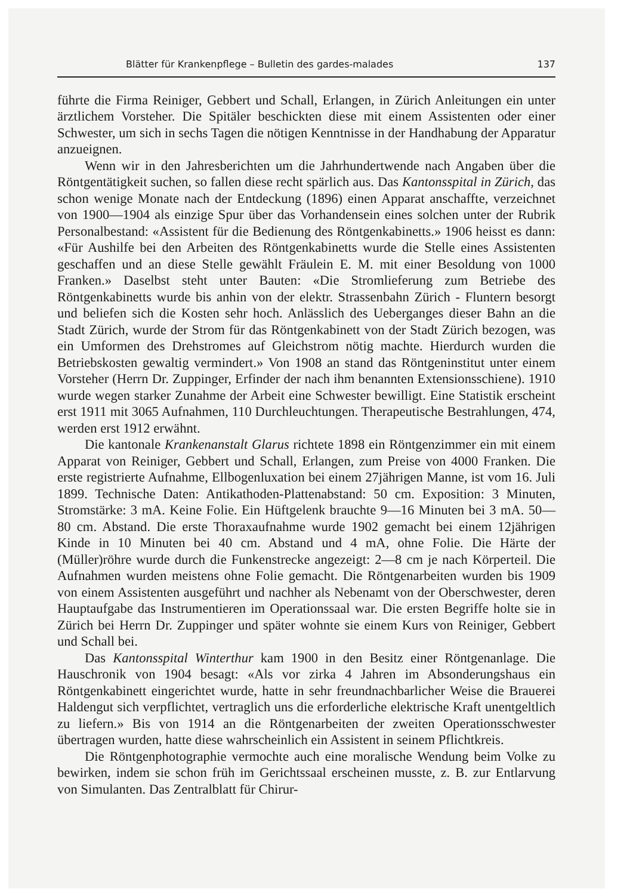Blätter für Krankenpflege – Bulletin des gardes-malades 137
führte die Firma Reiniger, Gebbert und Schall, Erlangen, in Zürich Anleitungen ein unter ärztlichem Vorsteher. Die Spitäler beschickten diese mit einem Assistenten oder einer Schwester, um sich in sechs Tagen die nötigen Kenntnisse in der Handhabung der Apparatur anzueignen.
Wenn wir in den Jahresberichten um die Jahrhundertwende nach Angaben über die Röntgentätigkeit suchen, so fallen diese recht spärlich aus. Das Kantonsspital in Zürich, das schon wenige Monate nach der Entdeckung (1896) einen Apparat anschaffte, verzeichnet von 1900—1904 als einzige Spur über das Vorhandensein eines solchen unter der Rubrik Personalbestand: «Assistent für die Bedienung des Röntgenkabinetts.» 1906 heisst es dann: «Für Aushilfe bei den Arbeiten des Röntgenkabinetts wurde die Stelle eines Assistenten geschaffen und an diese Stelle gewählt Fräulein E. M. mit einer Besoldung von 1000 Franken.» Daselbst steht unter Bauten: «Die Stromlieferung zum Betriebe des Röntgenkabinetts wurde bis anhin von der elektr. Strassenbahn Zürich - Fluntern besorgt und beliefen sich die Kosten sehr hoch. Anlässlich des Ueberganges dieser Bahn an die Stadt Zürich, wurde der Strom für das Röntgenkabinett von der Stadt Zürich bezogen, was ein Umformen des Drehstromes auf Gleichstrom nötig machte. Hierdurch wurden die Betriebskosten gewaltig vermindert.» Von 1908 an stand das Röntgeninstitut unter einem Vorsteher (Herrn Dr. Zuppinger, Erfinder der nach ihm benannten Extensionsschiene). 1910 wurde wegen starker Zunahme der Arbeit eine Schwester bewilligt. Eine Statistik erscheint erst 1911 mit 3065 Aufnahmen, 110 Durchleuchtungen. Therapeutische Bestrahlungen, 474, werden erst 1912 erwähnt.
Die kantonale Krankenanstalt Glarus richtete 1898 ein Röntgenzimmer ein mit einem Apparat von Reiniger, Gebbert und Schall, Erlangen, zum Preise von 4000 Franken. Die erste registrierte Aufnahme, Ellbogenluxation bei einem 27jährigen Manne, ist vom 16. Juli 1899. Technische Daten: Antikathoden-Plattenabstand: 50 cm. Exposition: 3 Minuten, Stromstärke: 3 mA. Keine Folie. Ein Hüftgelenk brauchte 9—16 Minuten bei 3 mA. 50—80 cm. Abstand. Die erste Thoraxaufnahme wurde 1902 gemacht bei einem 12jährigen Kinde in 10 Minuten bei 40 cm. Abstand und 4 mA, ohne Folie. Die Härte der (Müller)röhre wurde durch die Funkenstrecke angezeigt: 2—8 cm je nach Körperteil. Die Aufnahmen wurden meistens ohne Folie gemacht. Die Röntgenarbeiten wurden bis 1909 von einem Assistenten ausgeführt und nachher als Nebenamt von der Oberschwester, deren Hauptaufgabe das Instrumentieren im Operationssaal war. Die ersten Begriffe holte sie in Zürich bei Herrn Dr. Zuppinger und später wohnte sie einem Kurs von Reiniger, Gebbert und Schall bei.
Das Kantonsspital Winterthur kam 1900 in den Besitz einer Röntgenanlage. Die Hauschronik von 1904 besagt: «Als vor zirka 4 Jahren im Absonderungshaus ein Röntgenkabinett eingerichtet wurde, hatte in sehr freundnachbarlicher Weise die Brauerei Haldengut sich verpflichtet, vertraglich uns die erforderliche elektrische Kraft unentgeltlich zu liefern.» Bis von 1914 an die Röntgenarbeiten der zweiten Operationsschwester übertragen wurden, hatte diese wahrscheinlich ein Assistent in seinem Pflichtkreis.
Die Röntgenphotographie vermochte auch eine moralische Wendung beim Volke zu bewirken, indem sie schon früh im Gerichtssaal erscheinen musste, z. B. zur Entlarvung von Simulanten. Das Zentralblatt für Chirur-